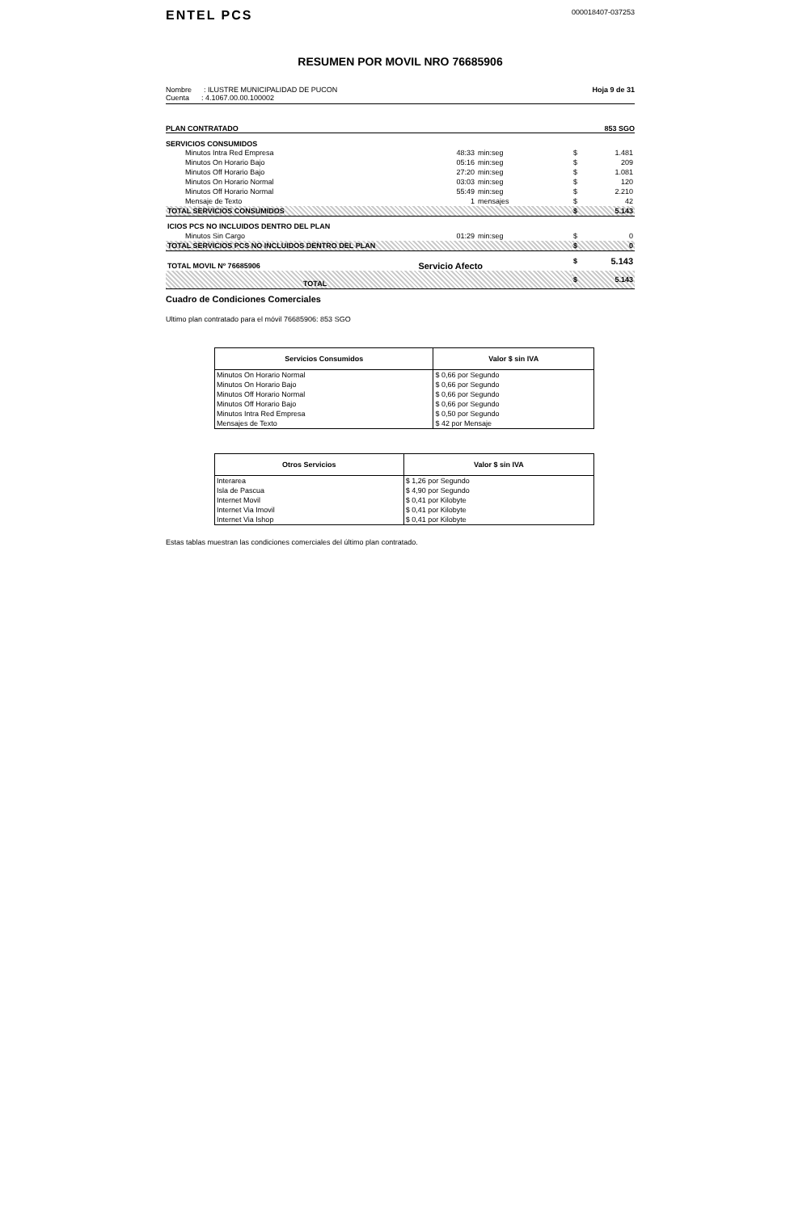ENTEL PCS
000018407-037253
RESUMEN POR MOVIL NRO 76685906
Nombre : ILUSTRE MUNICIPALIDAD DE PUCON
Cuenta : 4.1067.00.00.100002
Hoja 9 de 31
PLAN CONTRATADO 853 SGO
SERVICIOS CONSUMIDOS
| Minutos Intra Red Empresa | 48:33 | min:seg | $ | 1.481 |
| Minutos On Horario Bajo | 05:16 | min:seg | $ | 209 |
| Minutos Off Horario Bajo | 27:20 | min:seg | $ | 1.081 |
| Minutos On Horario Normal | 03:03 | min:seg | $ | 120 |
| Minutos Off Horario Normal | 55:49 | min:seg | $ | 2.210 |
| Mensaje de Texto | 1 | mensajes | $ | 42 |
| TOTAL SERVICIOS CONSUMIDOS | | | $ | 5.143 |
| ICIOS PCS NO INCLUIDOS DENTRO DEL PLAN | | | | |
| Minutos Sin Cargo | 01:29 | min:seg | $ | 0 |
| TOTAL SERVICIOS PCS NO INCLUIDOS DENTRO DEL PLAN | | | $ | 0 |
| TOTAL MOVIL Nº 76685906 | Servicio Afecto | | $ | 5.143 |
| TOTAL | | | $ | 5.143 |
Cuadro de Condiciones Comerciales
Ultimo plan contratado para el móvil 76685906: 853 SGO
| Servicios Consumidos | Valor $ sin IVA |
| --- | --- |
| Minutos On Horario Normal | $ 0,66 por Segundo |
| Minutos On Horario Bajo | $ 0,66 por Segundo |
| Minutos Off Horario Normal | $ 0,66 por Segundo |
| Minutos Off Horario Bajo | $ 0,66 por Segundo |
| Minutos Intra Red Empresa | $ 0,50 por Segundo |
| Mensajes de Texto | $ 42 por Mensaje |
| Otros Servicios | Valor $ sin IVA |
| --- | --- |
| Interarea | $ 1,26 por Segundo |
| Isla de Pascua | $ 4,90 por Segundo |
| Internet Movil | $ 0,41 por Kilobyte |
| Internet Via Imovil | $ 0,41 por Kilobyte |
| Internet Via Ishop | $ 0,41 por Kilobyte |
Estas tablas muestran las condiciones comerciales del último plan contratado.